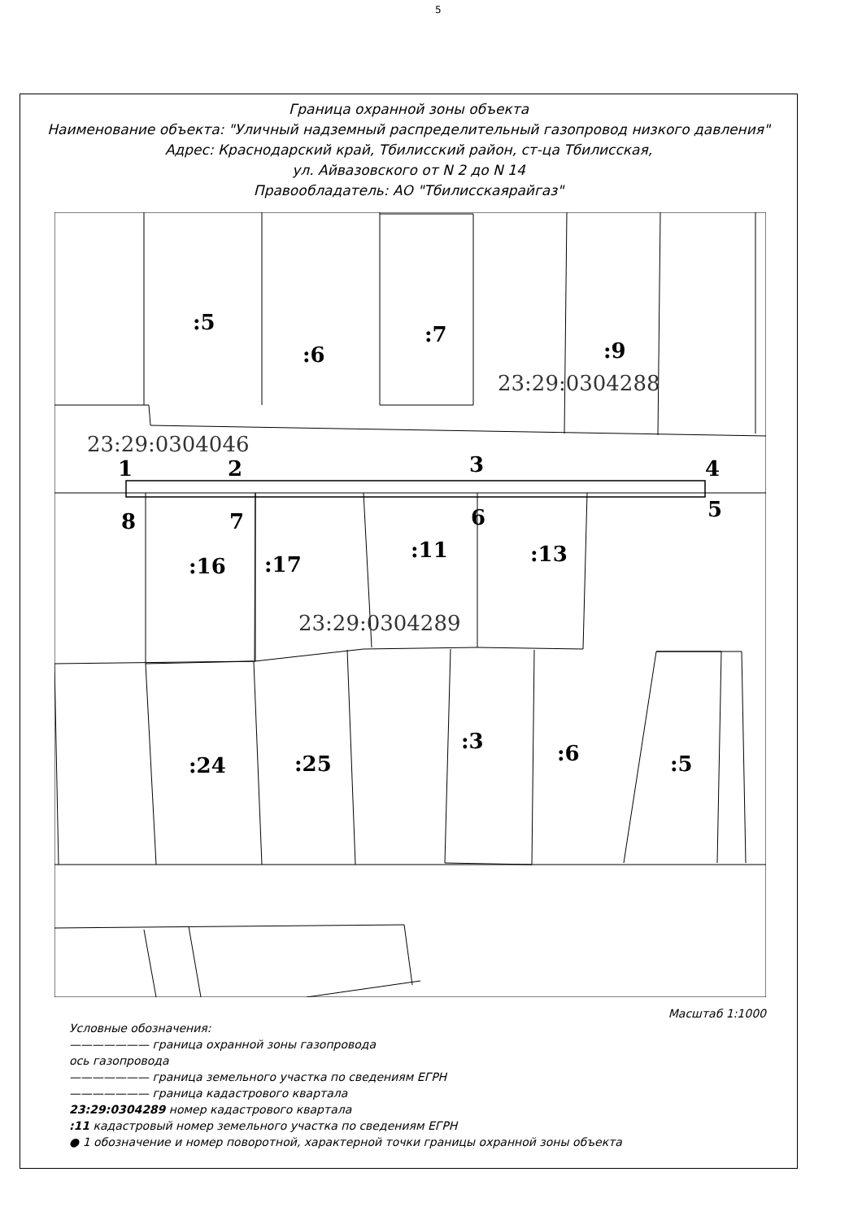5
Граница охранной зоны объекта
Наименование объекта: "Уличный надземный распределительный газопровод низкого давления"
Адрес: Краснодарский край, Тбилисский район, ст-ца Тбилисская,
ул. Айвазовского от N 2 до N 14
Правообладатель: АО "Тбилисскаярайгаз"
:5
:6
:7
:9
23:29:0304288
23:29:0304046
1 2 3 4
5 6 7 8
:16 :17
:11 :13
23:29:0304289
:24 :25
:3 :6 :5
Масштаб 1:1000
Условные обозначения:
——————— граница охранной зоны газопровода
ось газопровода
——————— граница земельного участка по сведениям ЕГРН
——————— граница кадастрового квартала
23:29:0304289 номер кадастрового квартала
:11 кадастровый номер земельного участка по сведениям ЕГРН
● 1 обозначение и номер поворотной, характерной точки границы охранной зоны объекта